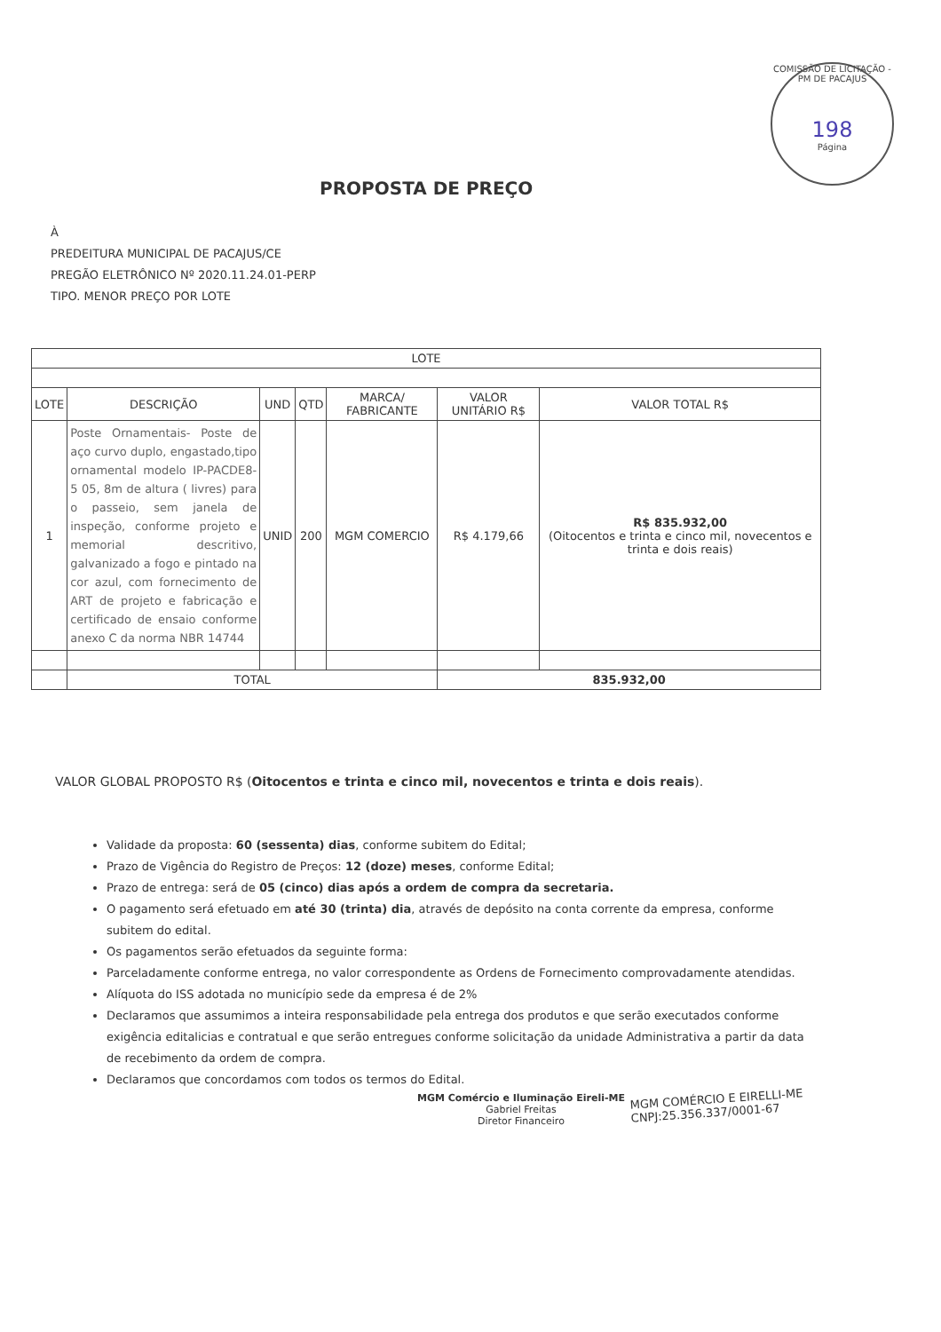COMISSÃO DE LICITAÇÃO - PM DE PACAJUS
198
Página
PROPOSTA DE PREÇO
À
PREDEITURA MUNICIPAL DE PACAJUS/CE
PREGÃO ELETRÔNICO Nº 2020.11.24.01-PERP
TIPO. MENOR PREÇO POR LOTE
| LOTE | | | | | | |
| --- | --- | --- | --- | --- | --- | --- |
| LOTE | DESCRIÇÃO | UND | QTD | MARCA/ FABRICANTE | VALOR UNITÁRIO R$ | VALOR TOTAL R$ |
| 1 | Poste Ornamentais- Poste de aço curvo duplo, engastado,tipo ornamental modelo IP-PACDE8-5 05, 8m de altura ( livres) para o passeio, sem janela de inspeção, conforme projeto e memorial descritivo, galvanizado a fogo e pintado na cor azul, com fornecimento de ART de projeto e fabricação e certificado de ensaio conforme anexo C da norma NBR 14744 | UNID | 200 | MGM COMERCIO | R$ 4.179,66 | R$ 835.932,00 (Oitocentos e trinta e cinco mil, novecentos e trinta e dois reais) |
| | TOTAL | | | | 835.932,00 | |
VALOR GLOBAL PROPOSTO R$ (Oitocentos e trinta e cinco mil, novecentos e trinta e dois reais).
Validade da proposta: 60 (sessenta) dias, conforme subitem do Edital;
Prazo de Vigência do Registro de Preços: 12 (doze) meses, conforme Edital;
Prazo de entrega: será de 05 (cinco) dias após a ordem de compra da secretaria.
O pagamento será efetuado em até 30 (trinta) dia, através de depósito na conta corrente da empresa, conforme subitem do edital.
Os pagamentos serão efetuados da seguinte forma:
Parceladamente conforme entrega, no valor correspondente as Ordens de Fornecimento comprovadamente atendidas.
Alíquota do ISS adotada no município sede da empresa é de 2%
Declaramos que assumimos a inteira responsabilidade pela entrega dos produtos e que serão executados conforme exigência editalicias e contratual e que serão entregues conforme solicitação da unidade Administrativa a partir da data de recebimento da ordem de compra.
Declaramos que concordamos com todos os termos do Edital.
MGM Comércio e Iluminação Eireli-ME
Gabriel Freitas
Diretor Financeiro
MGM COMÉRCIO E EIRELLI-ME
CNPJ:25.356.337/0001-67